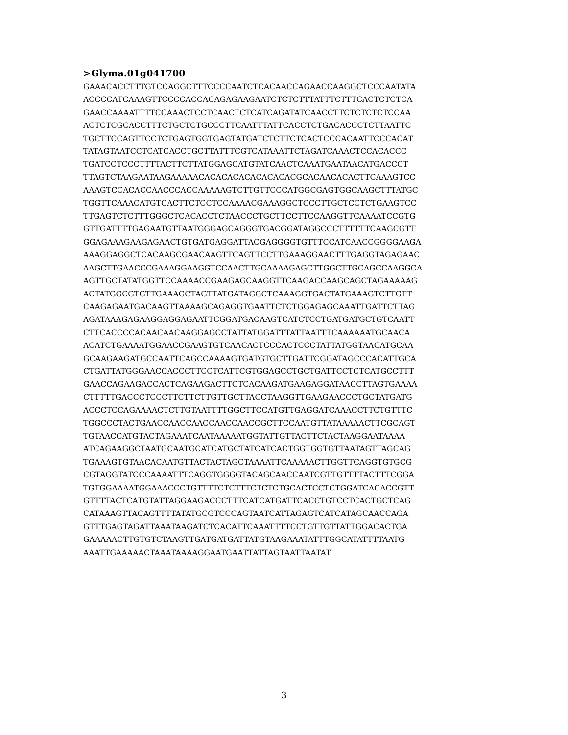>Glyma.01g041700
GAAACACCTTTGTCCAGGCTTTCCCCAATCTCACAACCAGAACCAAGGCTCCCAATATA
ACCCCATCAAAGTTCCCCACCACAGAGAAGAATCTCTCTTTATTTCTTTCACTCTCTCA
GAACCAAAATTTTCCAAACTCCTCAACTCTCATCAGATATCAACCTTCTCTCTCTCCAA
ACTCTCGCACCTTTCTGCTCTGCCCTTCAATTTATTCACCTCTGACACCCTCTTAATTC
TGCTTCCAGTTCCTCTGAGTGGTGAGTATGATCTCTTCTCACTCCCACAATTCCCACAT
TATAGTAATCCTCATCACCTGCTTATTTCGTCATAAATTCTAGATCAAACTCCACACCC
TGATCCTCCCTTTTACTTCTTATGGAGCATGTATCAACTCAAATGAATAACATGACCCT
TTAGTCTAAGAATAAGAAAAACACACACACACACACACGCACAACACACTTCAAAGTCC
AAAGTCCACACCAACCCACCAAAAAGTCTTGTTCCCATGGCGAGTGGCAAGCTTTATGC
TGGTTCAAACATGTCACTTCTCCTCCAAAACGAAAGGCTCCCTTGCTCCTCTGAAGTCC
TTGAGTCTCTTTGGGCTCACACCTCTAACCCTGCTTCCTTCCAAGGTTCAAAATCCGTG
GTTGATTTTGAGAATGTTAATGGGAGCAGGGTGACGGATAGGCCCTTTTTTCAAGCGTT
GGAGAAAGAAGAGAACTGTGATGAGGATTACGAGGGGTGTTTCCATCAACCGGGGAAGA
AAAGGAGGCTCACAAGCGAACAAGTTCAGTTCCTTGAAAGGAACTTTGAGGTAGAGAAC
AAGCTTGAACCCGAAAGGAAGGTCCAACTTGCAAAAGAGCTTGGCTTGCAGCCAAGGCA
AGTTGCTATATGGTTCCAAAACCGAAGAGCAAGGTTCAAGACCAAGCAGCTAGAAAAAG
ACTATGGCGTGTTGAAAGCTAGTTATGATAGGCTCAAAGGTGACTATGAAAGTCTTGTT
CAAGAGAATGACAAGTTAAAAGCAGAGGTGAATTCTCTGGAGAGCAAATTGATTCTTAG
AGATAAAGAGAAGGAGGAGAATTCGGATGACAAGTCATCTCCTGATGATGCTGTCAATT
CTTCACCCCACAACAACAAGGAGCCTATTATGGATTTATTAATTTCAAAAAATGCAACA
ACATCTGAAAATGGAACCGAAGTGTCAACACTCCCACTCCCTATTATGGTAACATGCAA
GCAAGAAGATGCCAATTCAGCCAAAAGTGATGTGCTTGATTCGGATAGCCCACATTGCA
CTGATTATGGGAACCACCCTTCCTCATTCGTGGAGCCTGCTGATTCCTCTCATGCCTTT
GAACCAGAAGACCACTCAGAAGACTTCTCACAAGATGAAGAGGATAACCTTAGTGAAAA
CTTTTTGACCCTCCCTTCTTCTTGTTGCTTACCTAAGGTTGAAGAACCCTGCTATGATG
ACCCTCCAGAAAACTCTTGTAATTTTGGCTTCCATGTTGAGGATCAAACCTTCTGTTTC
TGGCCCTACTGAACCAACCAACCAACCAACCGCTTCCAATGTTATAAAAACTTCGCAGT
TGTAACCATGTACTAGAAATCAATAAAAATGGTATTGTTACTTCTACTAAGGAATAAAA
ATCAGAAGGCTAATGCAATGCATCATGCTATCATCACTGGTGGTGTTAATAGTTAGCAG
TGAAAGTGTAACACAATGTTACTACTAGCTAAAATTCAAAAACTTGGTTCAGGTGTGCG
CGTAGGTATCCCAAAATTTCAGGTGGGGTACAGCAACCAATCGTTGTTTTACTTTCGGA
TGTGGAAAATGGAAACCCTGTTTTCTCTTTCTCTCTGCACTCCTCTGGATCACACCGTT
GTTTTACTCATGTATTAGGAAGACCCTTTCATCATGATTCACCTGTCCTCACTGCTCAG
CATAAAGTTACAGTTTTATATGCGTCCCAGTAATCATTAGAGTCATCATAGCAACCAGA
GTTTGAGTAGATTAAATAAGATCTCACATTCAAATTTTCCTGTTGTTATTGGACACTGA
GAAAAACTTGTGTCTAAGTTGATGATGATTATGTAAGAAATATTTGGCATATTTTAATG
AAATTGAAAAACTAAATAAAAGGAATGAATTATTAGTAATTAATAT
3